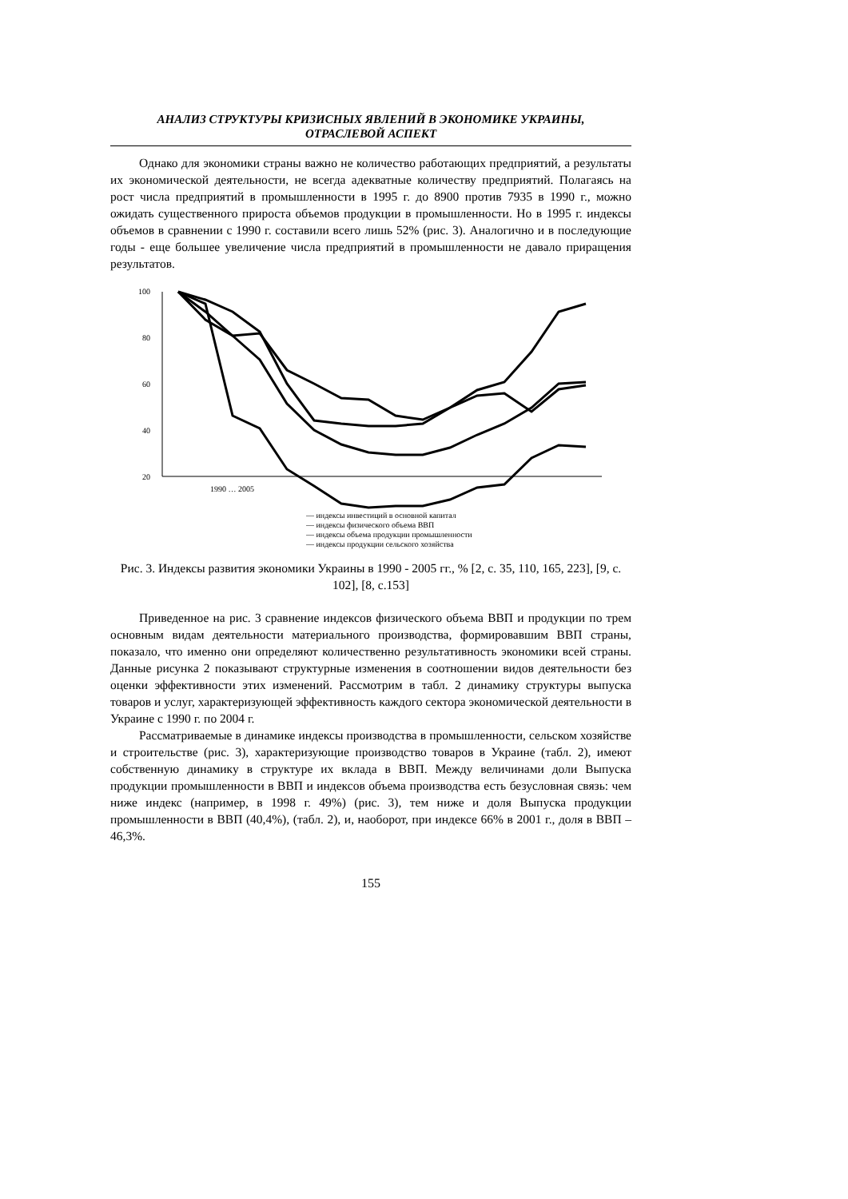АНАЛИЗ СТРУКТУРЫ КРИЗИСНЫХ ЯВЛЕНИЙ В ЭКОНОМИКЕ УКРАИНЫ,
ОТРАСЛЕВОЙ АСПЕКТ
Однако для экономики страны важно не количество работающих предприятий, а результаты их экономической деятельности, не всегда адекватные количеству предприятий. Полагаясь на рост числа предприятий в промышленности в 1995 г. до 8900 против 7935 в 1990 г., можно ожидать существенного прироста объемов продукции в промышленности. Но в 1995 г. индексы объемов в сравнении с 1990 г. составили всего лишь 52% (рис. 3). Аналогично и в последующие годы - еще большее увеличение числа предприятий в промышленности не давало приращения результатов.
100
80
60
40
20
1990 … 2005
— индексы инвестиций в основной капитал
— индексы физического объема ВВП
— индексы объема продукции промышленности
— индексы продукции сельского хозяйства
Рис. 3. Индексы развития экономики Украины в 1990 - 2005 гг., % [2, с. 35, 110, 165, 223], [9, с. 102], [8, с.153]
Приведенное на рис. 3 сравнение индексов физического объема ВВП и продукции по трем основным видам деятельности материального производства, формировавшим ВВП страны, показало, что именно они определяют количественно результативность экономики всей страны. Данные рисунка 2 показывают структурные изменения в соотношении видов деятельности без оценки эффективности этих изменений. Рассмотрим в табл. 2 динамику структуры выпуска товаров и услуг, характеризующей эффективность каждого сектора экономической деятельности в Украине с 1990 г. по 2004 г.
Рассматриваемые в динамике индексы производства в промышленности, сельском хозяйстве и строительстве (рис. 3), характеризующие производство товаров в Украине (табл. 2), имеют собственную динамику в структуре их вклада в ВВП. Между величинами доли Выпуска продукции промышленности в ВВП и индексов объема производства есть безусловная связь: чем ниже индекс (например, в 1998 г. 49%) (рис. 3), тем ниже и доля Выпуска продукции промышленности в ВВП (40,4%), (табл. 2), и, наоборот, при индексе 66% в 2001 г., доля в ВВП – 46,3%.
155